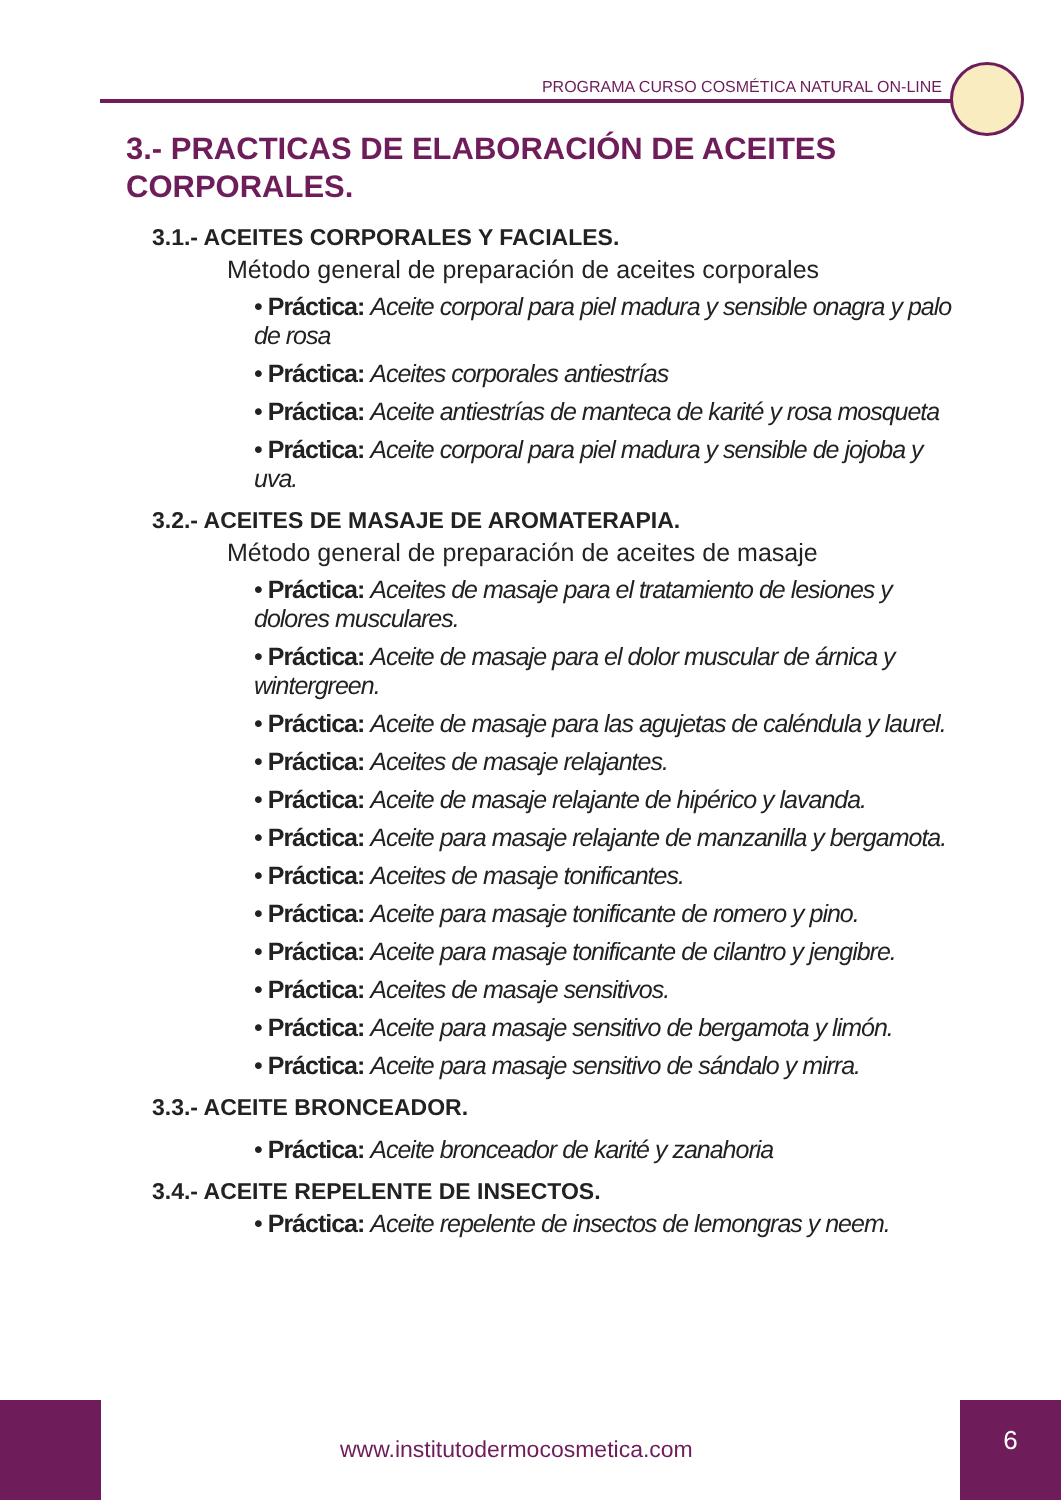PROGRAMA CURSO COSMÉTICA NATURAL ON-LINE
3.- PRACTICAS DE ELABORACIÓN DE ACEITES CORPORALES.
3.1.- ACEITES CORPORALES Y FACIALES.
Método general de preparación de aceites corporales
• Práctica: Aceite corporal para piel madura y sensible onagra y palo de rosa
• Práctica: Aceites corporales antiestrías
• Práctica: Aceite antiestrías de manteca de karité y rosa mosqueta
• Práctica: Aceite corporal para piel madura y sensible de jojoba y uva.
3.2.- ACEITES DE MASAJE DE AROMATERAPIA.
Método general de preparación de aceites de masaje
• Práctica: Aceites de masaje para el tratamiento de lesiones y dolores musculares.
• Práctica: Aceite de masaje para el dolor muscular de árnica y wintergreen.
• Práctica: Aceite de masaje para las agujetas de caléndula y laurel.
• Práctica: Aceites de masaje relajantes.
• Práctica: Aceite de masaje relajante de hipérico y lavanda.
• Práctica: Aceite para masaje relajante de manzanilla y bergamota.
• Práctica: Aceites de masaje tonificantes.
• Práctica: Aceite para masaje tonificante de romero y pino.
• Práctica: Aceite para masaje tonificante de cilantro y jengibre.
• Práctica: Aceites de masaje sensitivos.
• Práctica: Aceite para masaje sensitivo de bergamota y limón.
• Práctica: Aceite para masaje sensitivo de sándalo y mirra.
3.3.- ACEITE BRONCEADOR.
• Práctica: Aceite bronceador de karité y zanahoria
3.4.- ACEITE REPELENTE DE INSECTOS.
• Práctica: Aceite repelente de insectos de lemongras y neem.
www.institutodermocosmetica.com
6